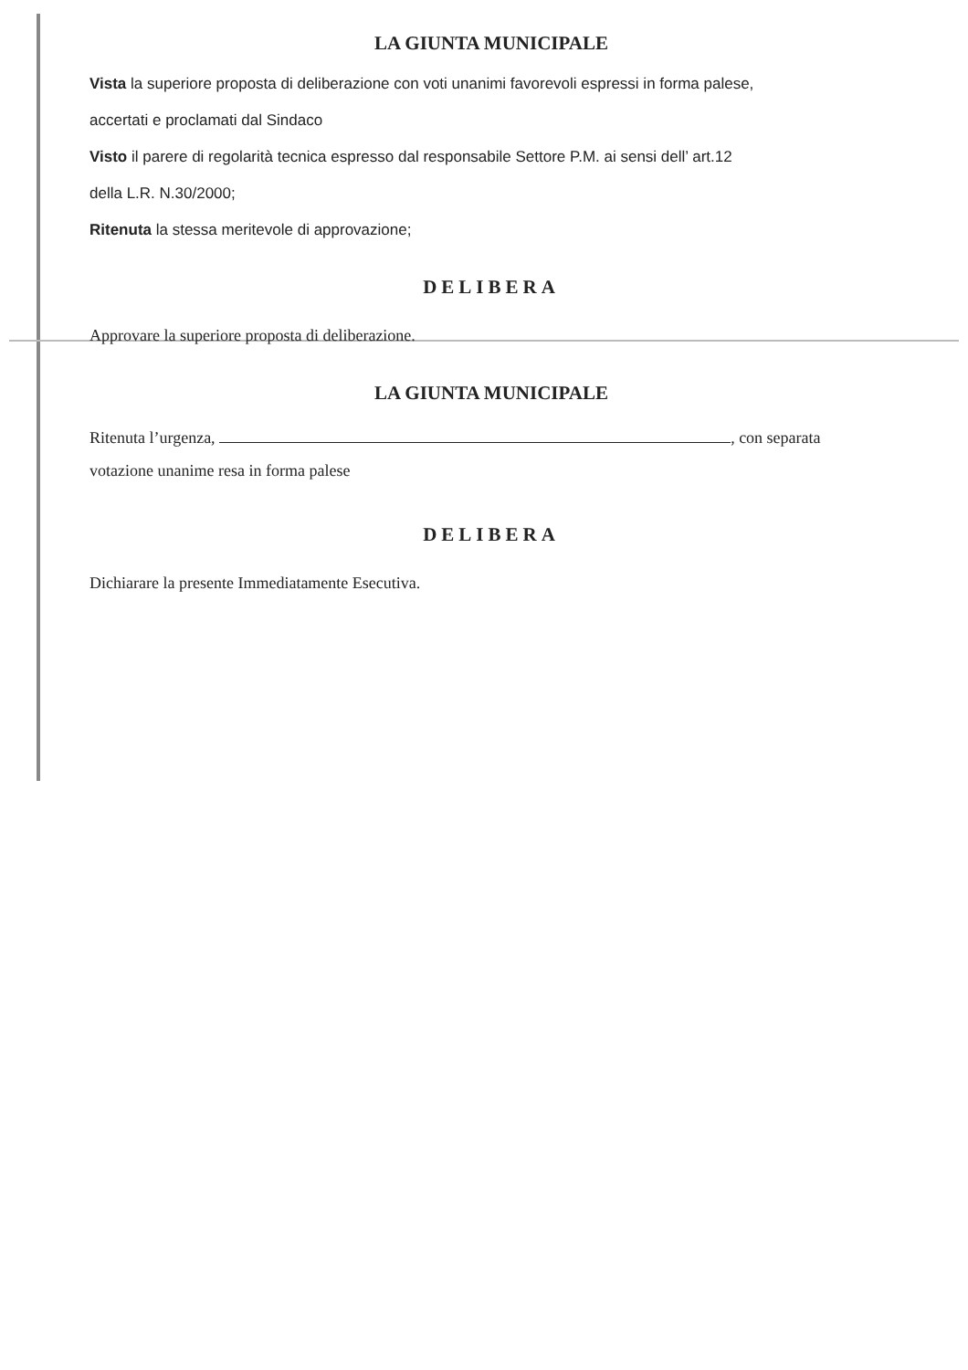LA GIUNTA MUNICIPALE
Vista la superiore proposta di deliberazione con voti unanimi favorevoli espressi in forma palese,
accertati e proclamati dal Sindaco
Visto il parere di regolarità tecnica espresso dal responsabile Settore P.M. ai sensi dell’ art.12
della L.R. N.30/2000;
Ritenuta la stessa meritevole di approvazione;
DELIBERA
Approvare la superiore proposta di deliberazione.
LA GIUNTA MUNICIPALE
Ritenuta l’urgenza, , con separata
votazione unanime resa in forma palese
DELIBERA
Dichiarare la presente Immediatamente Esecutiva.